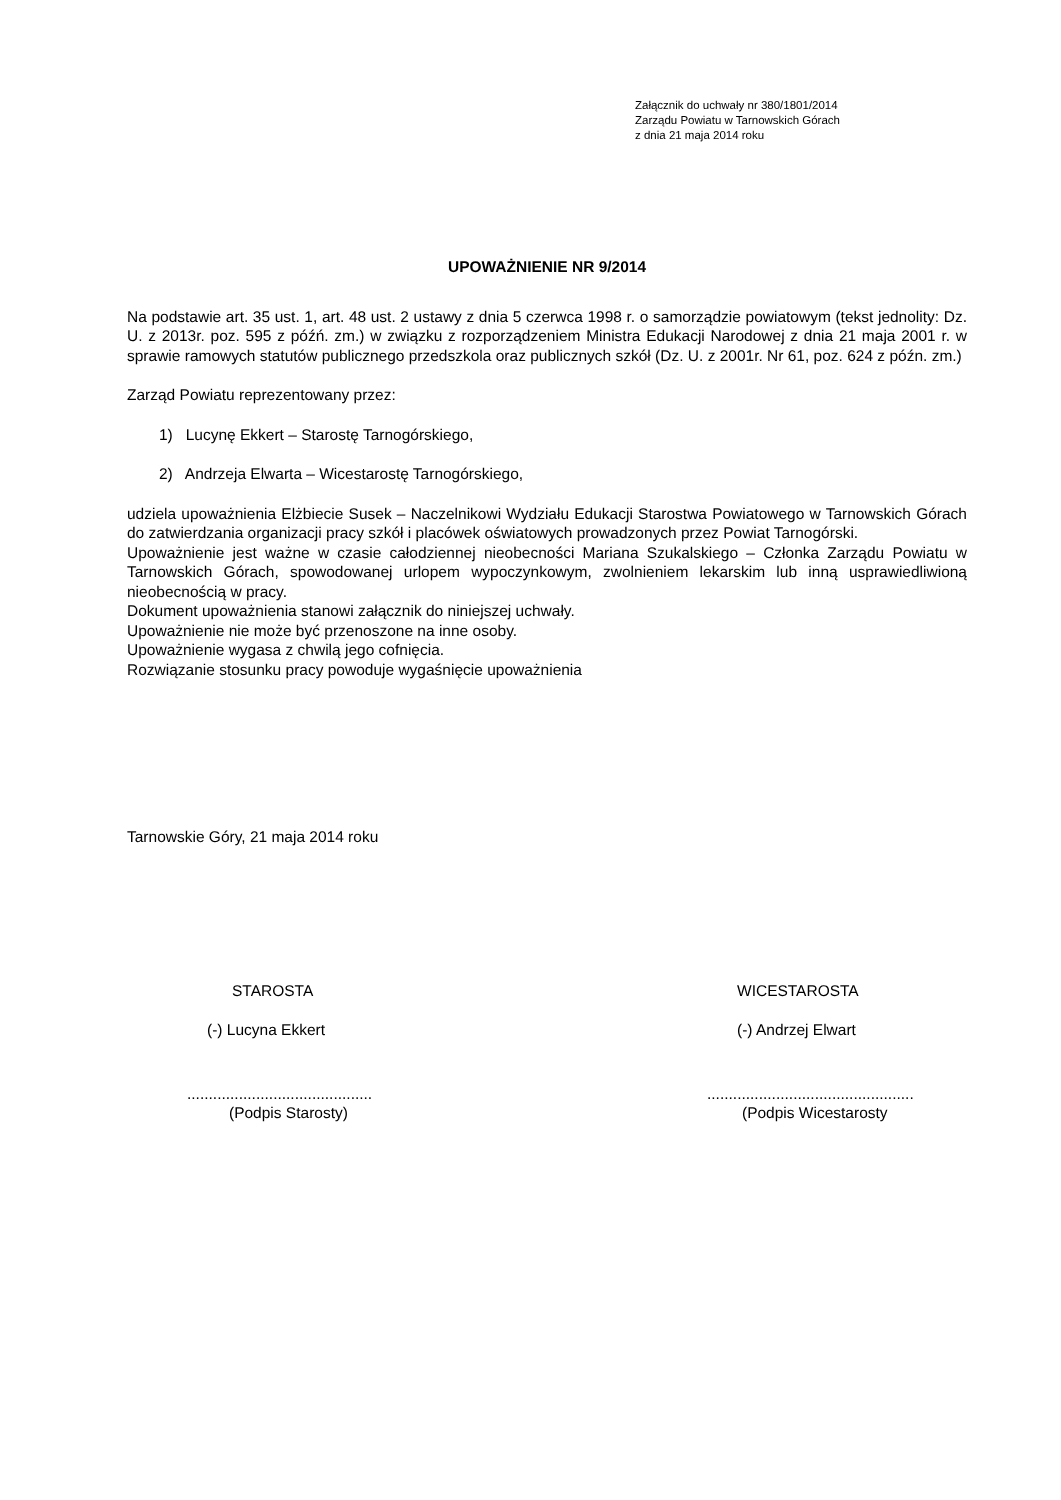Załącznik do uchwały nr 380/1801/2014
Zarządu Powiatu w Tarnowskich Górach
z dnia 21 maja 2014 roku
UPOWAŻNIENIE NR 9/2014
Na podstawie art. 35 ust. 1, art. 48 ust. 2 ustawy z dnia 5 czerwca 1998 r. o samorządzie powiatowym (tekst jednolity: Dz. U. z 2013r. poz. 595 z późń. zm.) w związku z rozporządzeniem Ministra Edukacji Narodowej z dnia 21 maja 2001 r. w sprawie ramowych statutów publicznego przedszkola oraz publicznych szkół (Dz. U. z 2001r. Nr 61, poz. 624 z późn. zm.)
Zarząd Powiatu reprezentowany przez:
1) Lucynę Ekkert – Starostę Tarnogórskiego,
2) Andrzeja Elwarta – Wicestarostę Tarnogórskiego,
udziela upoważnienia Elżbiecie Susek – Naczelnikowi Wydziału Edukacji Starostwa Powiatowego w Tarnowskich Górach do zatwierdzania organizacji pracy szkół i placówek oświatowych prowadzonych przez Powiat Tarnogórski.
Upoważnienie jest ważne w czasie całodziennej nieobecności Mariana Szukalskiego – Członka Zarządu Powiatu w Tarnowskich Górach, spowodowanej urlopem wypoczynkowym, zwolnieniem lekarskim lub inną usprawiedliwioną nieobecnością w pracy.
Dokument upoważnienia stanowi załącznik do niniejszej uchwały.
Upoważnienie nie może być przenoszone na inne osoby.
Upoważnienie wygasa z chwilą jego cofnięcia.
Rozwiązanie stosunku pracy powoduje wygaśnięcie upoważnienia
Tarnowskie Góry, 21 maja 2014 roku
STAROSTA
(-) Lucyna Ekkert
...........................................
(Podpis Starosty)
WICESTAROSTA
(-) Andrzej Elwart
................................................
(Podpis Wicestarosty